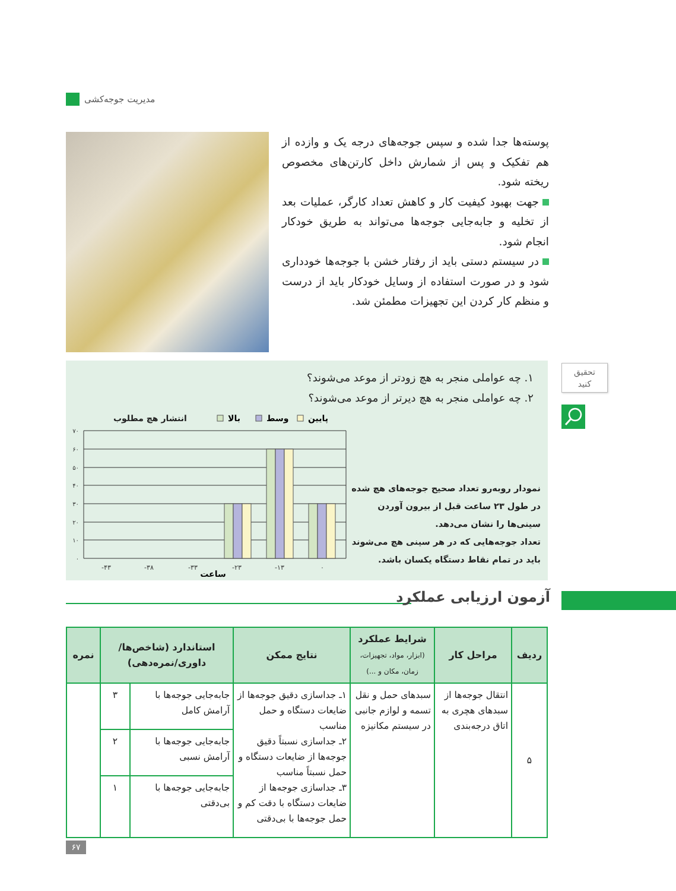مدیریت جوجه‌کشی
پوسته‌ها جدا شده و سپس جوجه‌های درجه یک و وازده از هم تفکیک و پس از شمارش داخل کارتن‌های مخصوص ریخته شود.
جهت بهبود کیفیت کار و کاهش تعداد کارگر، عملیات بعد از تخلیه و جابه‌جایی جوجه‌ها می‌تواند به طریق خودکار انجام شود.
در سیستم دستی باید از رفتار خشن با جوجه‌ها خودداری شود و در صورت استفاده از وسایل خودکار باید از درست و منظم کار کردن این تجهیزات مطمئن شد.
تحقیق
کنید
۱. چه عواملی منجر به هچ زودتر از موعد می‌شوند؟
۲. چه عواملی منجر به هچ دیرتر از موعد می‌شوند؟
انتشار هچ مطلوب
بالا
وسط
پایین
۷۰
۶۰
۵۰
۴۰
۳۰
۲۰
۱۰
۰
-۴۳
-۳۸
-۳۳
-۲۳
-۱۳
۰
ساعت
نمودار روبه‌رو تعداد صحیح جوجه‌های هچ شده در طول ۲۳ ساعت قبل از بیرون آوردن سینی‌ها را نشان می‌دهد.
تعداد جوجه‌هایی که در هر سینی هچ می‌شوند باید در تمام نقاط دستگاه یکسان باشد.
آزمون ارزیابی عملکرد
| ردیف | مراحل کار | شرایط عملکرد (ابزار، مواد، تجهیزات، زمان، مکان و ...) | نتایج ممکن | استاندارد (شاخص‌ها/ داوری/نمره‌دهی) | | نمره |
| --- | --- | --- | --- | --- | --- | --- |
| ۵ | انتقال جوجه‌ها از سبدهای هچری به اتاق درجه‌بندی | سبدهای حمل و نقل تسمه و لوازم جانبی در سیستم مکانیزه | ۱ـ جداسازی دقیق جوجه‌ها از ضایعات دستگاه و حمل مناسب ۲ـ جداسازی نسبتاً دقیق جوجه‌ها از ضایعات دستگاه و حمل نسبتاً مناسب ۳ـ جداسازی جوجه‌ها از ضایعات دستگاه با دقت کم و حمل جوجه‌ها با بی‌دقتی | جابه‌جایی جوجه‌ها با آرامش کامل | ۳ | |
| | | | | جابه‌جایی جوجه‌ها با آرامش نسبی | ۲ | |
| | | | | جابه‌جایی جوجه‌ها با بی‌دقتی | ۱ | |
۶۷